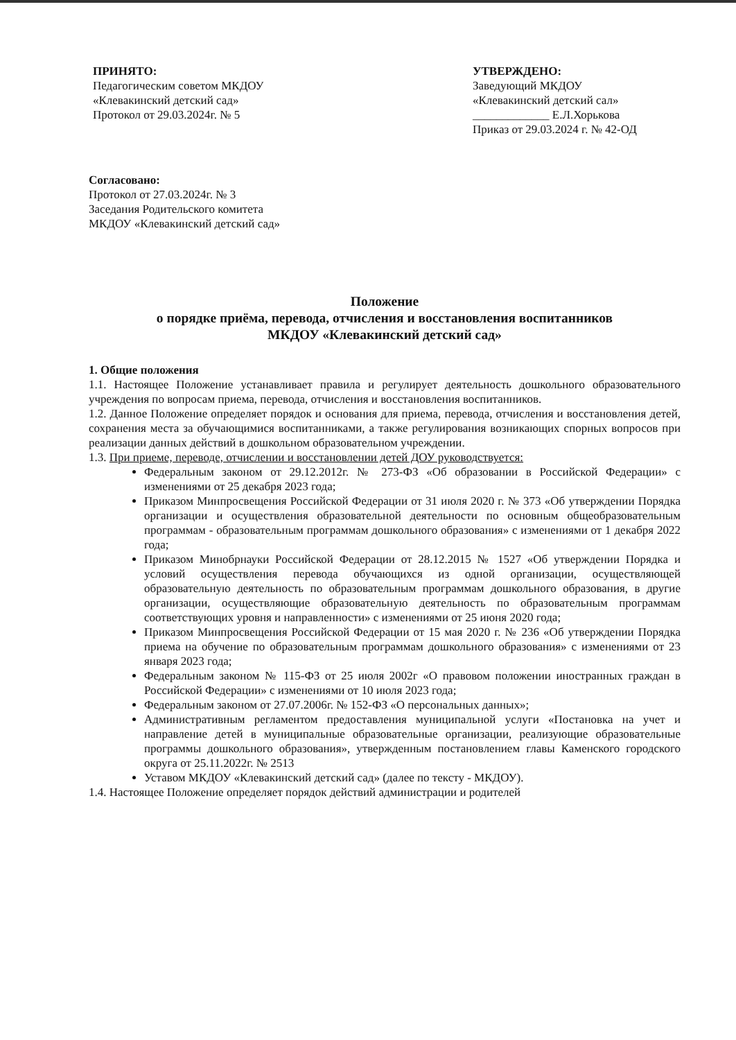ПРИНЯТО:
Педагогическим советом МКДОУ
«Клевакинский детский сад»
Протокол от 29.03.2024г. № 5
УТВЕРЖДЕНО:
Заведующий МКДОУ
«Клевакинский детский сал»
_____________ Е.Л.Хорькова
Приказ от 29.03.2024 г. № 42-ОД
Согласовано:
Протокол от 27.03.2024г. № 3
Заседания Родительского комитета
МКДОУ «Клевакинский детский сад»
Положение
о порядке приёма, перевода, отчисления и восстановления воспитанников
МКДОУ «Клевакинский детский сад»
1. Общие положения
1.1. Настоящее Положение устанавливает правила и регулирует деятельность дошкольного образовательного учреждения по вопросам приема, перевода, отчисления и восстановления воспитанников.
1.2. Данное Положение определяет порядок и основания для приема, перевода, отчисления и восстановления детей, сохранения места за обучающимися воспитанниками, а также регулирования возникающих спорных вопросов при реализации данных действий в дошкольном образовательном учреждении.
1.3. При приеме, переводе, отчислении и восстановлении детей ДОУ руководствуется:
Федеральным законом от 29.12.2012г. № 273-ФЗ «Об образовании в Российской Федерации» с изменениями от 25 декабря 2023 года;
Приказом Минпросвещения Российской Федерации от 31 июля 2020 г. № 373 «Об утверждении Порядка организации и осуществления образовательной деятельности по основным общеобразовательным программам - образовательным программам дошкольного образования» с изменениями от 1 декабря 2022 года;
Приказом Минобрнауки Российской Федерации от 28.12.2015 № 1527 «Об утверждении Порядка и условий осуществления перевода обучающихся из одной организации, осуществляющей образовательную деятельность по образовательным программам дошкольного образования, в другие организации, осуществляющие образовательную деятельность по образовательным программам соответствующих уровня и направленности» с изменениями от 25 июня 2020 года;
Приказом Минпросвещения Российской Федерации от 15 мая 2020 г. № 236 «Об утверждении Порядка приема на обучение по образовательным программам дошкольного образования» с изменениями от 23 января 2023 года;
Федеральным законом № 115-ФЗ от 25 июля 2002г «О правовом положении иностранных граждан в Российской Федерации» с изменениями от 10 июля 2023 года;
Федеральным законом от 27.07.2006г. № 152-ФЗ «О персональных данных»;
Административным регламентом предоставления муниципальной услуги «Постановка на учет и направление детей в муниципальные образовательные организации, реализующие образовательные программы дошкольного образования», утвержденным постановлением главы Каменского городского округа от 25.11.2022г. № 2513
Уставом МКДОУ «Клевакинский детский сад» (далее по тексту - МКДОУ).
1.4. Настоящее Положение определяет порядок действий администрации и родителей